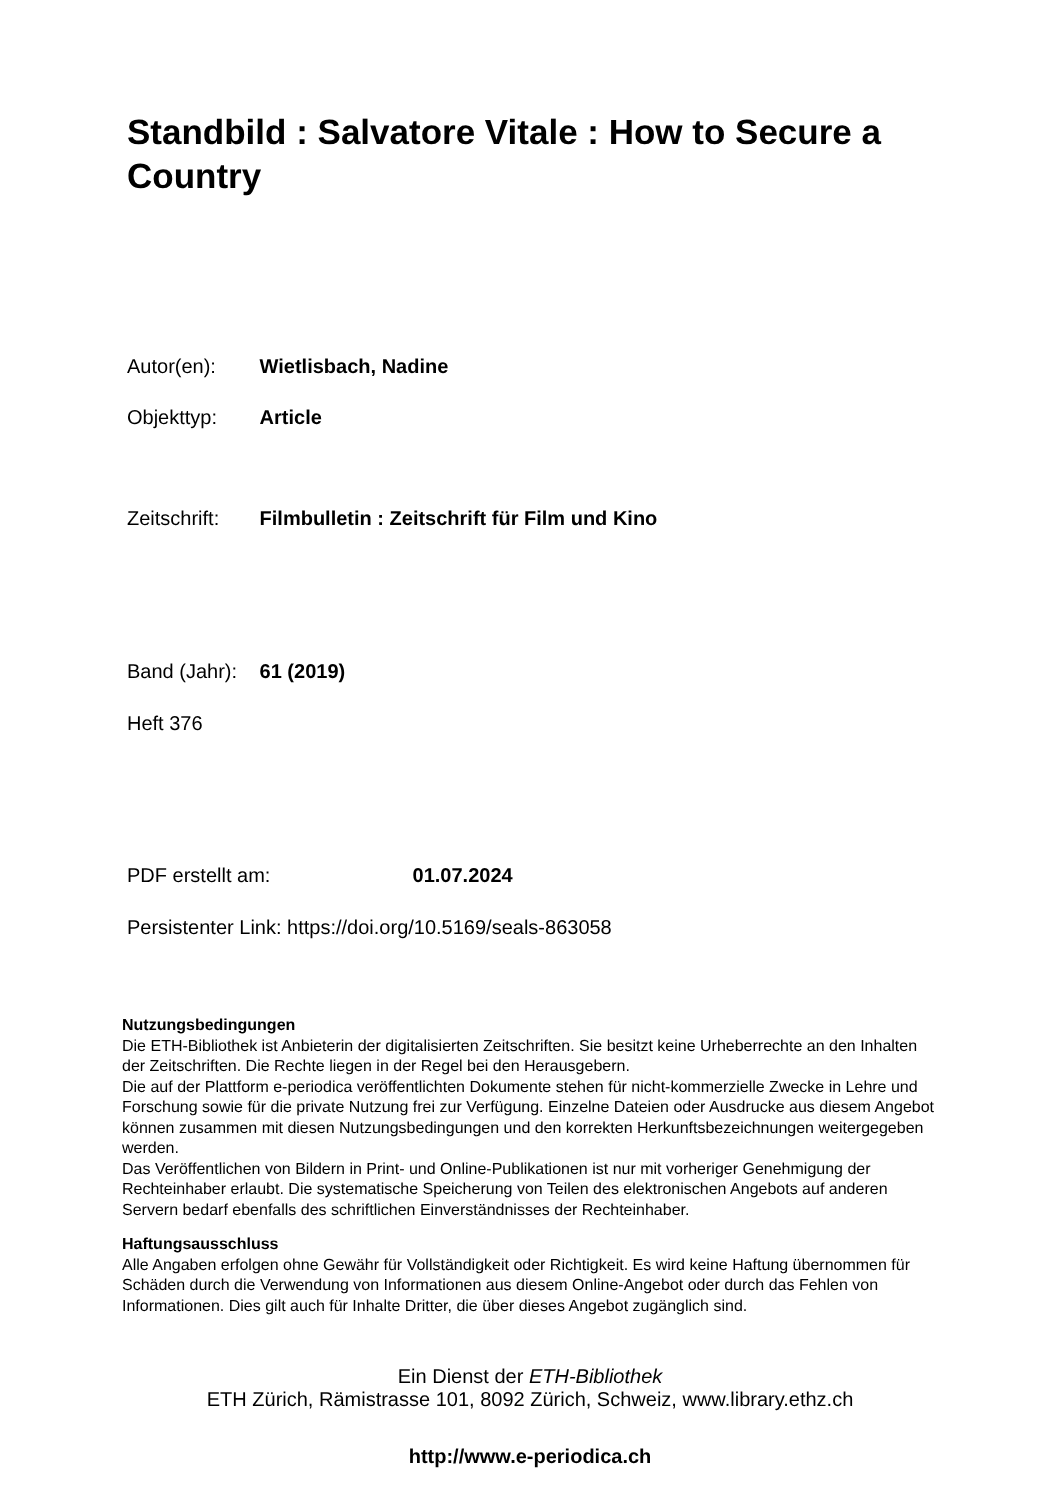Standbild : Salvatore Vitale : How to Secure a Country
Autor(en): Wietlisbach, Nadine
Objekttyp: Article
Zeitschrift: Filmbulletin : Zeitschrift für Film und Kino
Band (Jahr): 61 (2019)
Heft 376
PDF erstellt am: 01.07.2024
Persistenter Link: https://doi.org/10.5169/seals-863058
Nutzungsbedingungen
Die ETH-Bibliothek ist Anbieterin der digitalisierten Zeitschriften. Sie besitzt keine Urheberrechte an den Inhalten der Zeitschriften. Die Rechte liegen in der Regel bei den Herausgebern.
Die auf der Plattform e-periodica veröffentlichten Dokumente stehen für nicht-kommerzielle Zwecke in Lehre und Forschung sowie für die private Nutzung frei zur Verfügung. Einzelne Dateien oder Ausdrucke aus diesem Angebot können zusammen mit diesen Nutzungsbedingungen und den korrekten Herkunftsbezeichnungen weitergegeben werden.
Das Veröffentlichen von Bildern in Print- und Online-Publikationen ist nur mit vorheriger Genehmigung der Rechteinhaber erlaubt. Die systematische Speicherung von Teilen des elektronischen Angebots auf anderen Servern bedarf ebenfalls des schriftlichen Einverständnisses der Rechteinhaber.
Haftungsausschluss
Alle Angaben erfolgen ohne Gewähr für Vollständigkeit oder Richtigkeit. Es wird keine Haftung übernommen für Schäden durch die Verwendung von Informationen aus diesem Online-Angebot oder durch das Fehlen von Informationen. Dies gilt auch für Inhalte Dritter, die über dieses Angebot zugänglich sind.
Ein Dienst der ETH-Bibliothek
ETH Zürich, Rämistrasse 101, 8092 Zürich, Schweiz, www.library.ethz.ch
http://www.e-periodica.ch